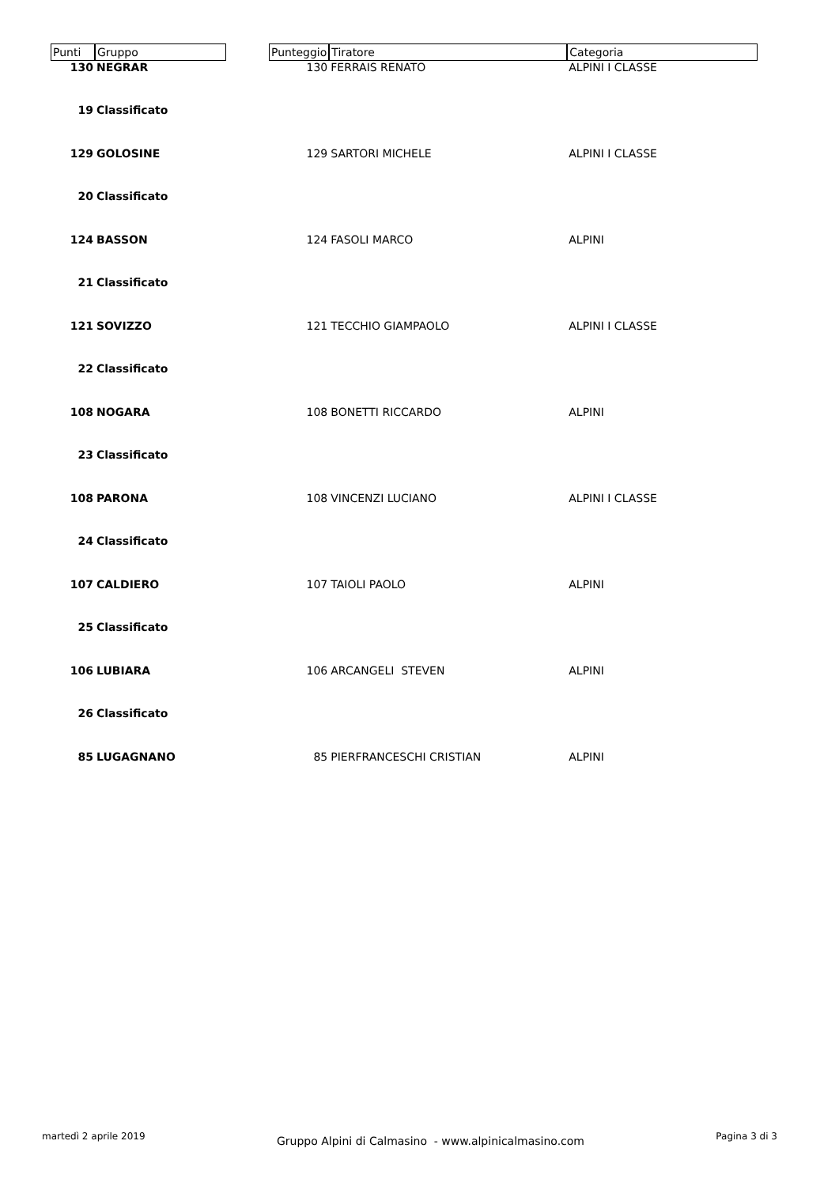| Punti | Gruppo | | Punteggio | Tiratore | Categoria |
| --- | --- | --- | --- | --- | --- |
| 130 | NEGRAR | | 130 | FERRAIS RENATO | ALPINI I CLASSE |
| 19 | Classificato | | | | |
| 129 | GOLOSINE | | 129 | SARTORI MICHELE | ALPINI I CLASSE |
| 20 | Classificato | | | | |
| 124 | BASSON | | 124 | FASOLI MARCO | ALPINI |
| 21 | Classificato | | | | |
| 121 | SOVIZZO | | 121 | TECCHIO GIAMPAOLO | ALPINI I CLASSE |
| 22 | Classificato | | | | |
| 108 | NOGARA | | 108 | BONETTI RICCARDO | ALPINI |
| 23 | Classificato | | | | |
| 108 | PARONA | | 108 | VINCENZI LUCIANO | ALPINI I CLASSE |
| 24 | Classificato | | | | |
| 107 | CALDIERO | | 107 | TAIOLI PAOLO | ALPINI |
| 25 | Classificato | | | | |
| 106 | LUBIARA | | 106 | ARCANGELI STEVEN | ALPINI |
| 26 | Classificato | | | | |
| 85 | LUGAGNANO | | 85 | PIERFRANCESCHI CRISTIAN | ALPINI |
martedì 2 aprile 2019 Gruppo Alpini di Calmasino - www.alpinicalmasino.com Pagina 3 di 3